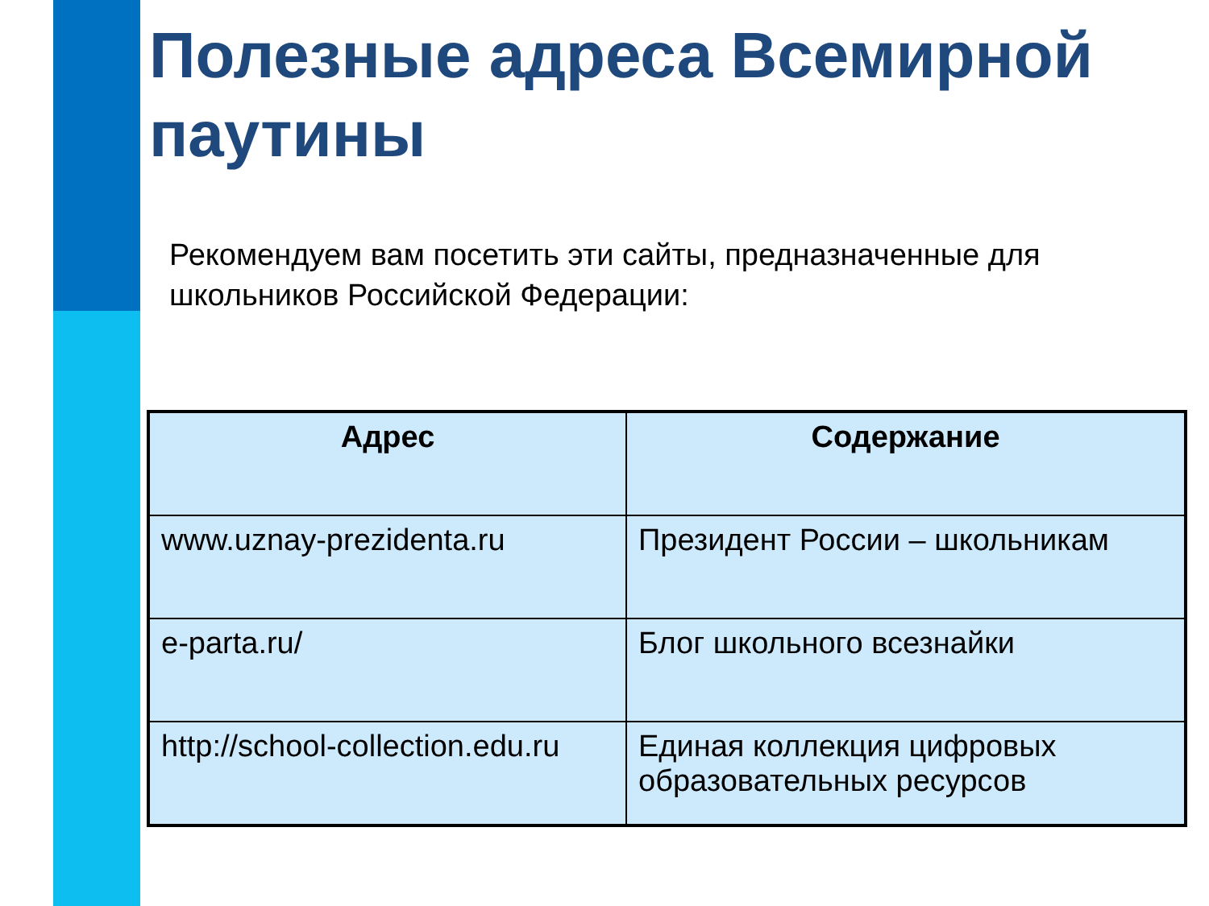Полезные адреса Всемирной паутины
Рекомендуем вам посетить эти сайты, предназначенные для школьников Российской Федерации:
| Адрес | Содержание |
| --- | --- |
| www.uznay-prezidenta.ru | Президент России – школьникам |
| e-parta.ru/ | Блог школьного всезнайки |
| http://school-collection.edu.ru | Единая коллекция цифровых образовательных ресурсов |